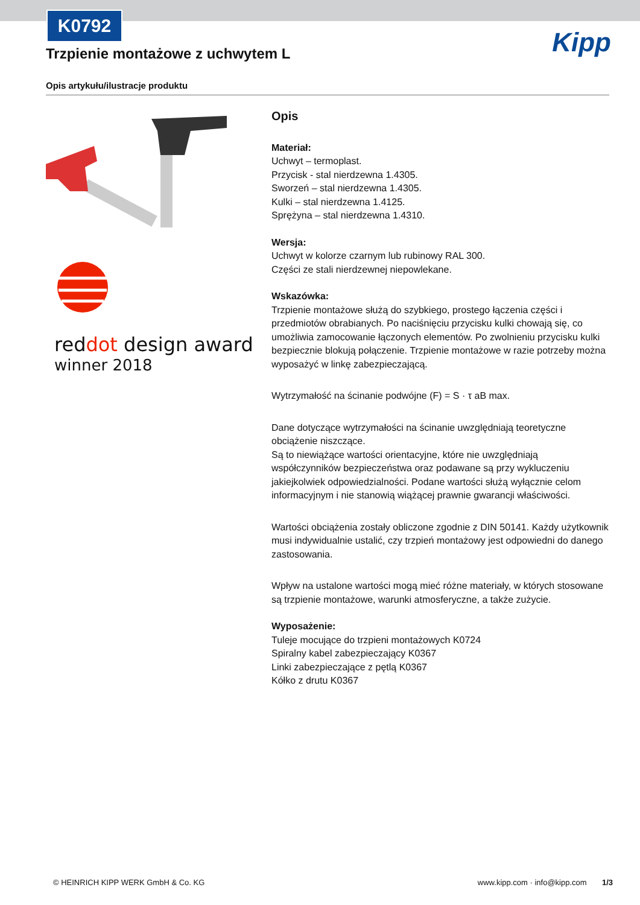K0792
Kipp
Trzpienie montażowe z uchwytem L
Opis artykułu/ilustracje produktu
reddot design award
winner 2018
Opis
Materiał:
Uchwyt – termoplast.
Przycisk - stal nierdzewna 1.4305.
Sworzeń – stal nierdzewna 1.4305.
Kulki – stal nierdzewna 1.4125.
Sprężyna – stal nierdzewna 1.4310.
Wersja:
Uchwyt w kolorze czarnym lub rubinowy RAL 300.
Części ze stali nierdzewnej niepowlekane.
Wskazówka:
Trzpienie montażowe służą do szybkiego, prostego łączenia części i przedmiotów obrabianych. Po naciśnięciu przycisku kulki chowają się, co umożliwia zamocowanie łączonych elementów. Po zwolnieniu przycisku kulki bezpiecznie blokują połączenie. Trzpienie montażowe w razie potrzeby można wyposażyć w linkę zabezpieczającą.
Wytrzymałość na ścinanie podwójne (F) = S · τ aB max.
Dane dotyczące wytrzymałości na ścinanie uwzględniają teoretyczne obciążenie niszczące.
Są to niewiążące wartości orientacyjne, które nie uwzględniają współczynników bezpieczeństwa oraz podawane są przy wykluczeniu jakiejkolwiek odpowiedzialności. Podane wartości służą wyłącznie celom informacyjnym i nie stanowią wiążącej prawnie gwarancji właściwości.
Wartości obciążenia zostały obliczone zgodnie z DIN 50141. Każdy użytkownik musi indywidualnie ustalić, czy trzpień montażowy jest odpowiedni do danego zastosowania.
Wpływ na ustalone wartości mogą mieć różne materiały, w których stosowane są trzpienie montażowe, warunki atmosferyczne, a także zużycie.
Wyposażenie:
Tuleje mocujące do trzpieni montażowych K0724
Spiralny kabel zabezpieczający K0367
Linki zabezpieczające z pętlą K0367
Kółko z drutu K0367
© HEINRICH KIPP WERK GmbH & Co. KG www.kipp.com · info@kipp.com 1/3